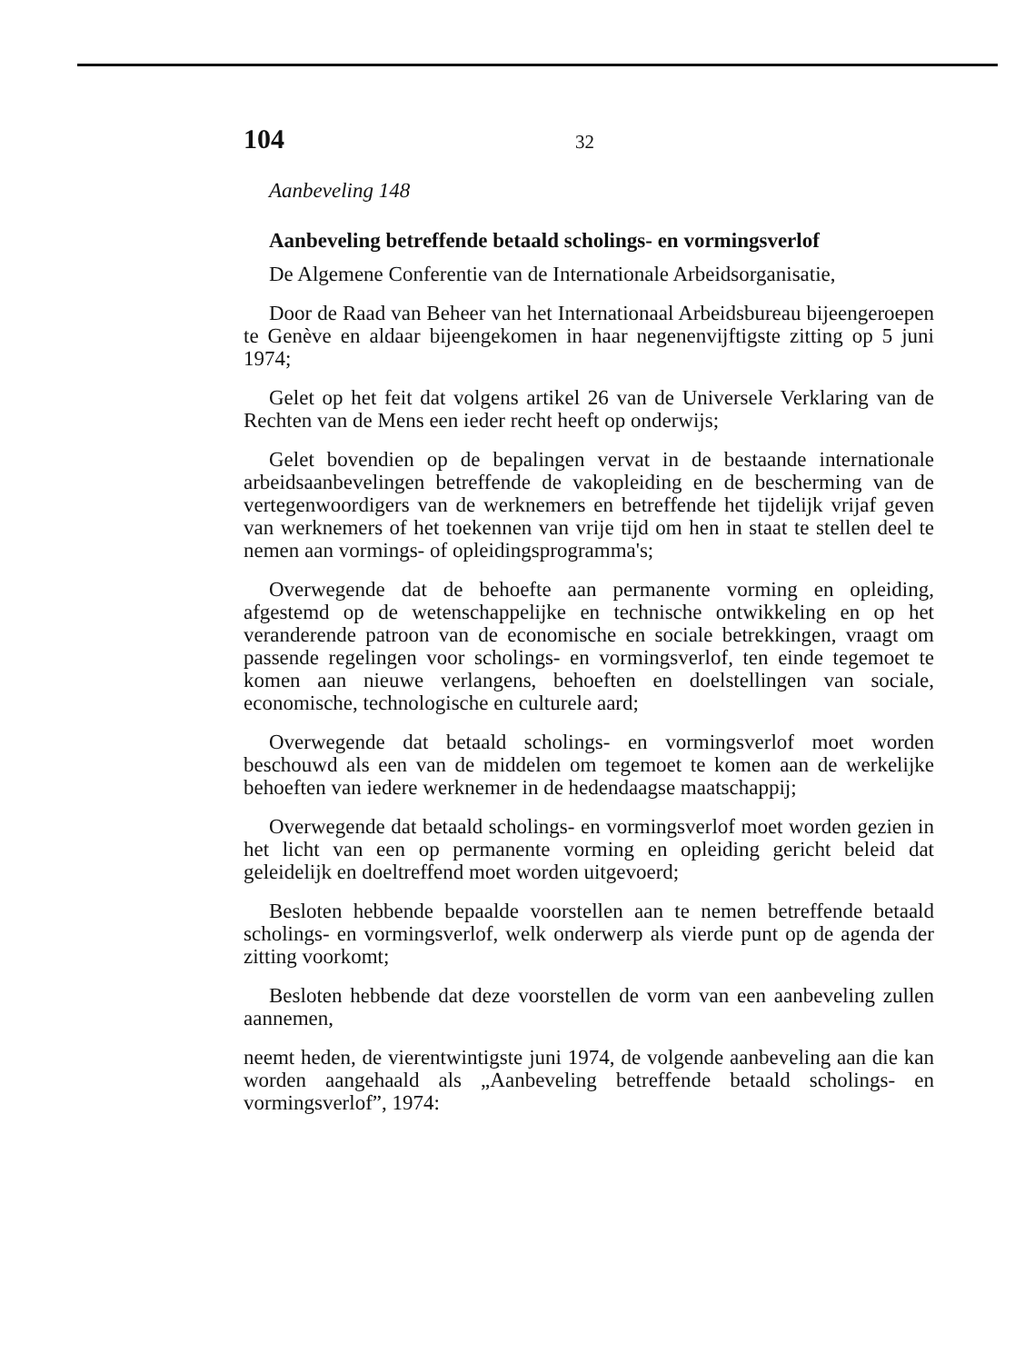104 32
Aanbeveling 148
Aanbeveling betreffende betaald scholings- en vormingsverlof
De Algemene Conferentie van de Internationale Arbeidsorganisatie,
Door de Raad van Beheer van het Internationaal Arbeidsbureau bijeengeroepen te Genève en aldaar bijeengekomen in haar negenenvijftigste zitting op 5 juni 1974;
Gelet op het feit dat volgens artikel 26 van de Universele Verklaring van de Rechten van de Mens een ieder recht heeft op onderwijs;
Gelet bovendien op de bepalingen vervat in de bestaande internationale arbeidsaanbevelingen betreffende de vakopleiding en de bescherming van de vertegenwoordigers van de werknemers en betreffende het tijdelijk vrijaf geven van werknemers of het toekennen van vrije tijd om hen in staat te stellen deel te nemen aan vormings- of opleidingsprogramma's;
Overwegende dat de behoefte aan permanente vorming en opleiding, afgestemd op de wetenschappelijke en technische ontwikkeling en op het veranderende patroon van de economische en sociale betrekkingen, vraagt om passende regelingen voor scholings- en vormingsverlof, ten einde tegemoet te komen aan nieuwe verlangens, behoeften en doelstellingen van sociale, economische, technologische en culturele aard;
Overwegende dat betaald scholings- en vormingsverlof moet worden beschouwd als een van de middelen om tegemoet te komen aan de werkelijke behoeften van iedere werknemer in de hedendaagse maatschappij;
Overwegende dat betaald scholings- en vormingsverlof moet worden gezien in het licht van een op permanente vorming en opleiding gericht beleid dat geleidelijk en doeltreffend moet worden uitgevoerd;
Besloten hebbende bepaalde voorstellen aan te nemen betreffende betaald scholings- en vormingsverlof, welk onderwerp als vierde punt op de agenda der zitting voorkomt;
Besloten hebbende dat deze voorstellen de vorm van een aanbeveling zullen aannemen,
neemt heden, de vierentwintigste juni 1974, de volgende aanbeveling aan die kan worden aangehaald als „Aanbeveling betreffende betaald scholings- en vormingsverlof”, 1974: